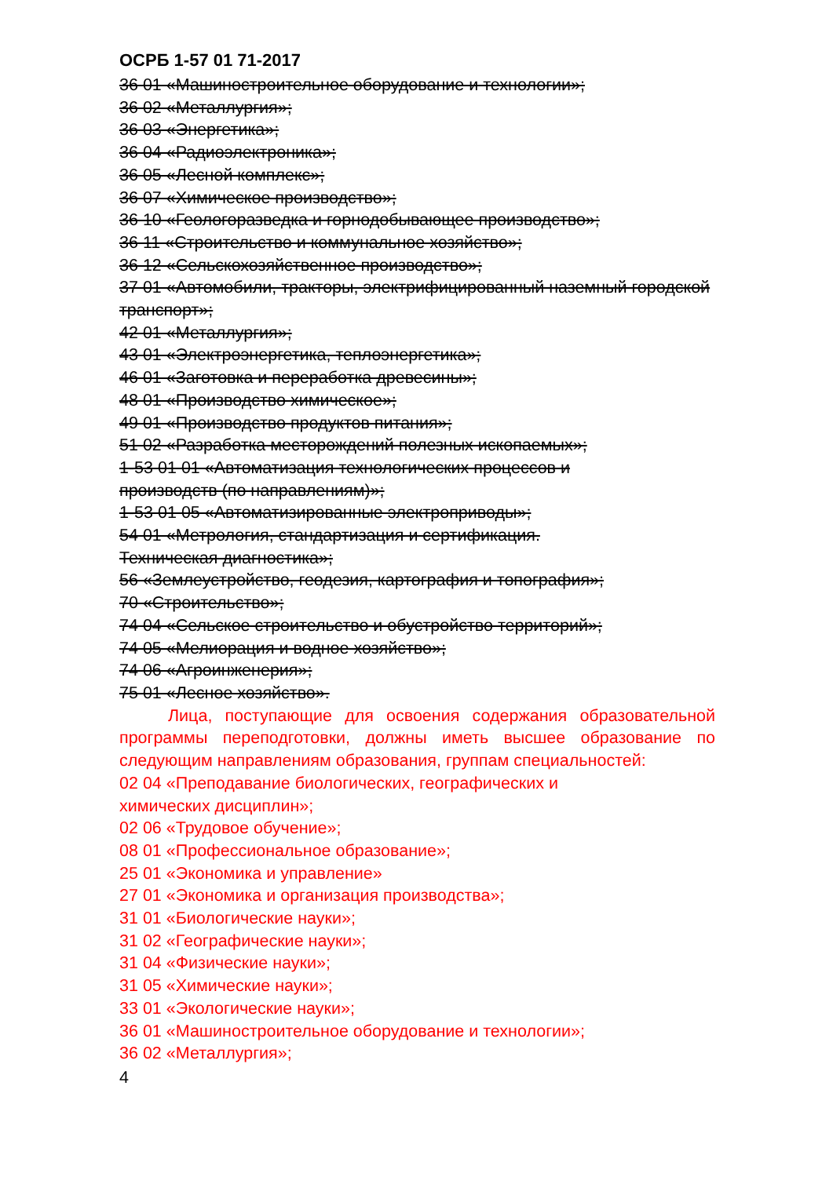ОСРБ 1-57 01 71-2017
36 01 «Машиностроительное оборудование и технологии»;
36 02 «Металлургия»;
36 03 «Энергетика»;
36 04 «Радиоэлектроника»;
36 05 «Лесной комплекс»;
36 07 «Химическое производство»;
36 10 «Геологоразведка и горнодобывающее производство»;
36 11 «Строительство и коммунальное хозяйство»;
36 12 «Сельскохозяйственное производство»;
37 01 «Автомобили, тракторы, электрифицированный наземный городской транспорт»;
42 01 «Металлургия»;
43 01 «Электроэнергетика, теплоэнергетика»;
46 01 «Заготовка и переработка древесины»;
48 01 «Производство химическое»;
49 01 «Производство продуктов питания»;
51 02 «Разработка месторождений полезных ископаемых»;
1-53 01 01 «Автоматизация технологических процессов и
производств (по направлениям)»;
1-53 01 05 «Автоматизированные электроприводы»;
54 01 «Метрология, стандартизация и сертификация.
Техническая диагностика»;
56 «Землеустройство, геодезия, картография и топография»;
70 «Строительство»;
74 04 «Сельское строительство и обустройство территорий»;
74 05 «Мелиорация и водное хозяйство»;
74 06 «Агроинженерия»;
75 01 «Лесное хозяйство».
Лица, поступающие для освоения содержания образовательной программы переподготовки, должны иметь высшее образование по следующим направлениям образования, группам специальностей:
02 04 «Преподавание биологических, географических и
химических дисциплин»;
02 06 «Трудовое обучение»;
08 01 «Профессиональное образование»;
25 01 «Экономика и управление»
27 01 «Экономика и организация производства»;
31 01 «Биологические науки»;
31 02 «Географические науки»;
31 04 «Физические науки»;
31 05 «Химические науки»;
33 01 «Экологические науки»;
36 01 «Машиностроительное оборудование и технологии»;
36 02 «Металлургия»;
4